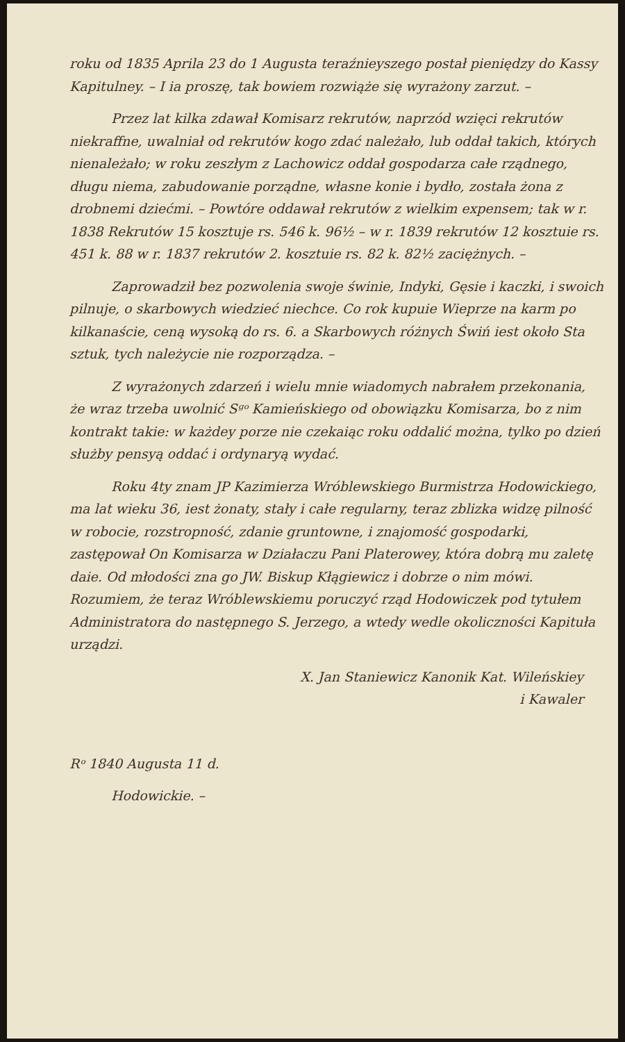roku od 1835 Aprila 23 do 1 Augusta teraźnieyszego postał pieniędzy do Kassy Kapitulney. – I ia proszę, tak bowiem rozwiąże się wyrażony zarzut. –
Przez lat kilka zdawał Komisarz rekrutów, naprzód wzięci rekrutów niekraffne, uwalniał od rekrutów kogo zdać należało, lub oddał takich, których nienależało; w roku zeszłym z Lachowicz oddał gospodarza całe rządnego, długu niema, zabudowanie porządne, własne konie i bydło, została żona z drobnemi dziećmi. – Powtóre oddawał rekrutów z wielkim expensem; tak w r. 1838 Rekrutów 15 kosztuje rs. 546 k. 96½ – w r. 1839 rekrutów 12 kosztuie rs. 451 k. 88 w r. 1837 rekrutów 2. kosztuie rs. 82 k. 82½ zaciężnych. –
Zaprowadził bez pozwolenia swoje świnie, Indyki, Gęsie i kaczki, i swoich pilnuje, o skarbowych wiedzieć niechce. Co rok kupuie Wieprze na karm po kilkanaście, ceną wysoką do rs. 6. a Skarbowych różnych Świń iest około Sta sztuk, tych należycie nie rozporządza. –
Z wyrażonych zdarzeń i wielu mnie wiadomych nabrałem przekonania, że wraz trzeba uwolnić Sᵍᵒ Kamieńskiego od obowiązku Komisarza, bo z nim kontrakt takie: w każdey porze nie czekaiąc roku oddalić można, tylko po dzień służby pensyą oddać i ordynaryą wydać.
Roku 4ty znam JP Kazimierza Wróblewskiego Burmistrza Hodowickiego, ma lat wieku 36, iest żonaty, stały i całe regularny, teraz zblizka widzę pilność w robocie, rozstropność, zdanie gruntowne, i znajomość gospodarki, zastępował On Komisarza w Działaczu Pani Platerowey, która dobrą mu zaletę daie. Od młodości zna go JW. Biskup Kłągiewicz i dobrze o nim mówi. Rozumiem, że teraz Wróblewskiemu poruczyć rząd Hodowiczek pod tytułem Administratora do następnego S. Jerzego, a wtedy wedle okoliczności Kapituła urządzi.
X. Jan Staniewicz Kanonik Kat. Wileńskiey
i Kawaler
Rᵒ 1840 Augusta 11 d.
Hodowickie. –